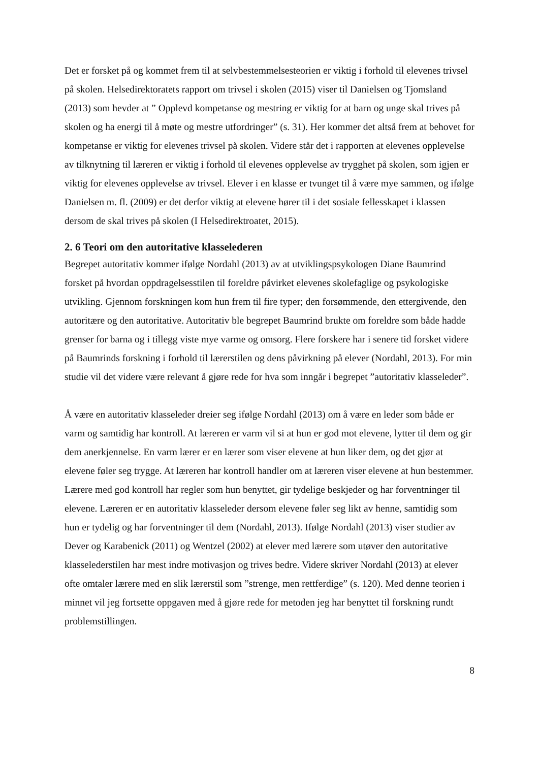Det er forsket på og kommet frem til at selvbestemmelsesteorien er viktig i forhold til elevenes trivsel på skolen. Helsedirektoratets rapport om trivsel i skolen (2015) viser til Danielsen og Tjomsland (2013) som hevder at ” Opplevd kompetanse og mestring er viktig for at barn og unge skal trives på skolen og ha energi til å møte og mestre utfordringer” (s. 31). Her kommer det altså frem at behovet for kompetanse er viktig for elevenes trivsel på skolen. Videre står det i rapporten at elevenes opplevelse av tilknytning til læreren er viktig i forhold til elevenes opplevelse av trygghet på skolen, som igjen er viktig for elevenes opplevelse av trivsel. Elever i en klasse er tvunget til å være mye sammen, og ifølge Danielsen m. fl. (2009) er det derfor viktig at elevene hører til i det sosiale fellesskapet i klassen dersom de skal trives på skolen (I Helsedirektroatet, 2015).
2. 6 Teori om den autoritative klasselederen
Begrepet autoritativ kommer ifølge Nordahl (2013) av at utviklingspsykologen Diane Baumrind forsket på hvordan oppdragelsesstilen til foreldre påvirket elevenes skolefaglige og psykologiske utvikling. Gjennom forskningen kom hun frem til fire typer; den forsømmende, den ettergivende, den autoritære og den autoritative. Autoritativ ble begrepet Baumrind brukte om foreldre som både hadde grenser for barna og i tillegg viste mye varme og omsorg. Flere forskere har i senere tid forsket videre på Baumrinds forskning i forhold til lærerstilen og dens påvirkning på elever (Nordahl, 2013). For min studie vil det videre være relevant å gjøre rede for hva som inngår i begrepet ”autoritativ klasseleder”.
Å være en autoritativ klasseleder dreier seg ifølge Nordahl (2013) om å være en leder som både er varm og samtidig har kontroll. At læreren er varm vil si at hun er god mot elevene, lytter til dem og gir dem anerkjennelse. En varm lærer er en lærer som viser elevene at hun liker dem, og det gjør at elevene føler seg trygge. At læreren har kontroll handler om at læreren viser elevene at hun bestemmer. Lærere med god kontroll har regler som hun benyttet, gir tydelige beskjeder og har forventninger til elevene. Læreren er en autoritativ klasseleder dersom elevene føler seg likt av henne, samtidig som hun er tydelig og har forventninger til dem (Nordahl, 2013). Ifølge Nordahl (2013) viser studier av Dever og Karabenick (2011) og Wentzel (2002) at elever med lærere som utøver den autoritative klasselederstilen har mest indre motivasjon og trives bedre. Videre skriver Nordahl (2013) at elever ofte omtaler lærere med en slik lærerstil som ”strenge, men rettferdige” (s. 120). Med denne teorien i minnet vil jeg fortsette oppgaven med å gjøre rede for metoden jeg har benyttet til forskning rundt problemstillingen.
8